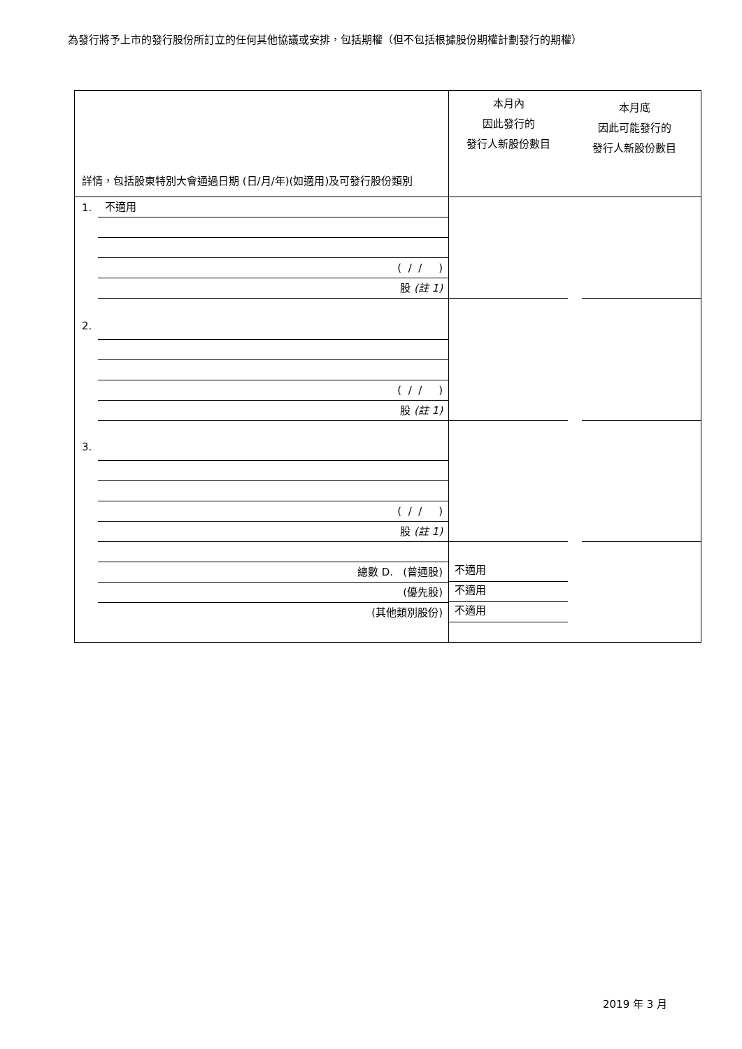為發行將予上市的發行股份所訂立的任何其他協議或安排，包括期權（但不包括根據股份期權計劃發行的期權）
| 詳情，包括股東特別大會通過日期 (日/月/年)(如適用)及可發行股份類別 | 本月內 因此發行的 發行人新股份數目 本月底 因此可能發行的 發行人新股份數目 |
| 1. 不適用 ( / / ) 股 (註 1) | |
| 2. ( / / ) 股 (註 1) | |
| 3. ( / / ) 股 (註 1) | |
| 總數 D. (普通股) (優先股) (其他類別股份) | 不適用 不適用 不適用 |
2019 年 3 月